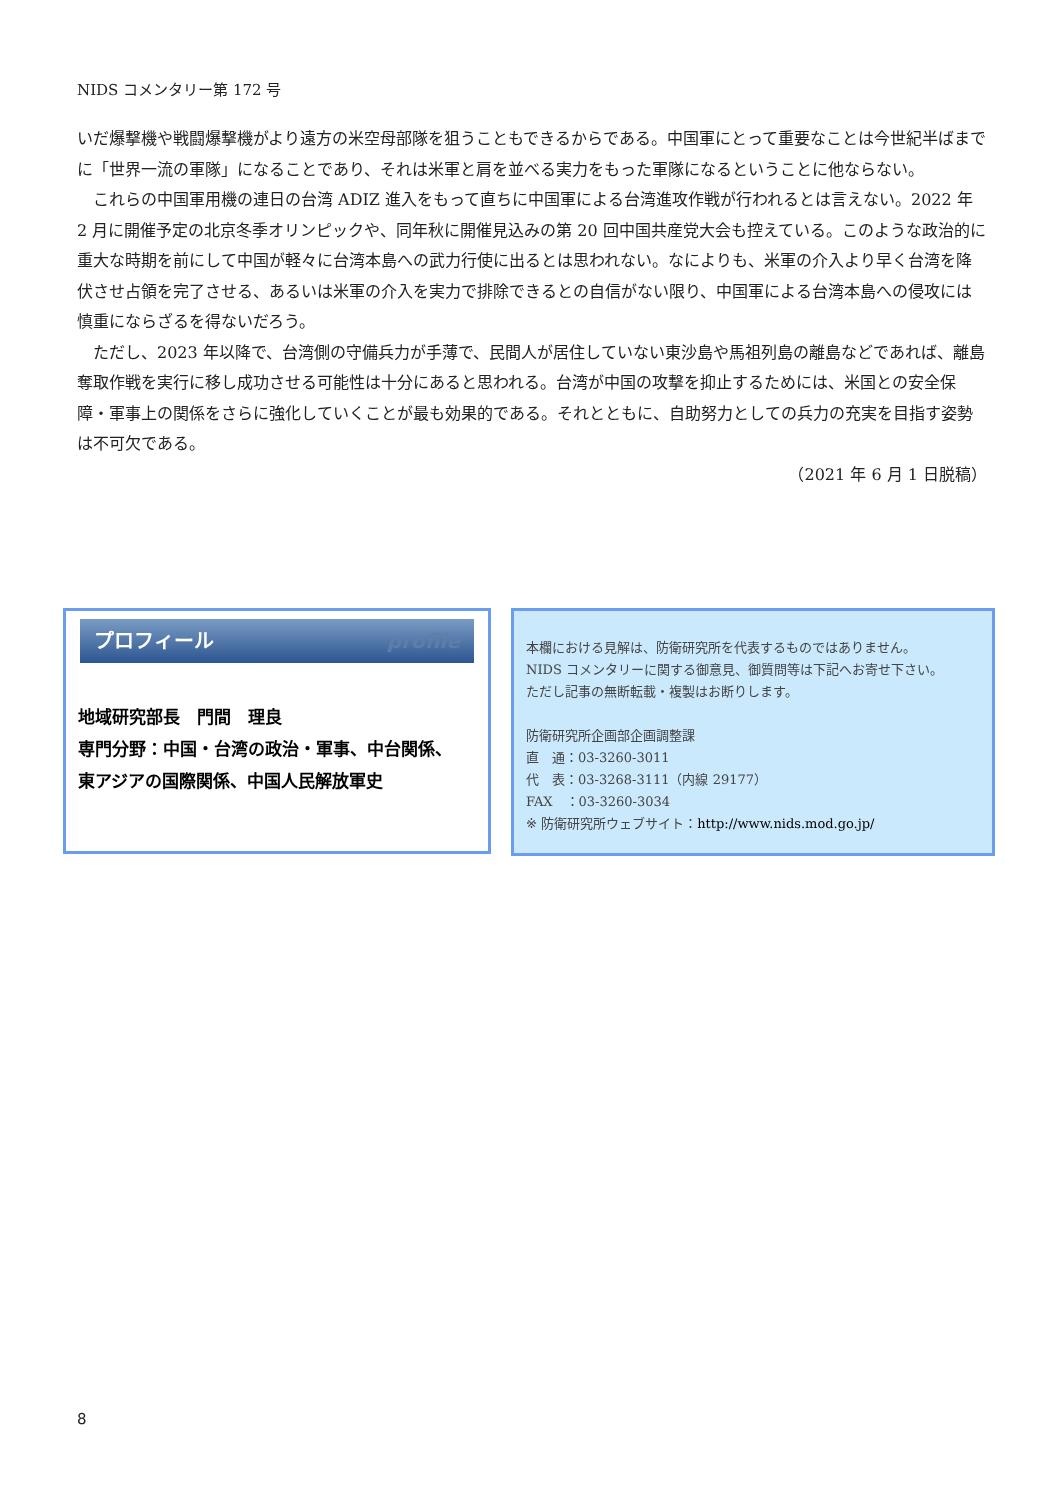NIDS コメンタリー第 172 号
いだ爆撃機や戦闘爆撃機がより遠方の米空母部隊を狙うこともできるからである。中国軍にとって重要なことは今世紀半ばまでに「世界一流の軍隊」になることであり、それは米軍と肩を並べる実力をもった軍隊になるということに他ならない。
　これらの中国軍用機の連日の台湾 ADIZ 進入をもって直ちに中国軍による台湾進攻作戦が行われるとは言えない。2022 年 2 月に開催予定の北京冬季オリンピックや、同年秋に開催見込みの第 20 回中国共産党大会も控えている。このような政治的に重大な時期を前にして中国が軽々に台湾本島への武力行使に出るとは思われない。なによりも、米軍の介入より早く台湾を降伏させ占領を完了させる、あるいは米軍の介入を実力で排除できるとの自信がない限り、中国軍による台湾本島への侵攻には慎重にならざるを得ないだろう。
　ただし、2023 年以降で、台湾側の守備兵力が手薄で、民間人が居住していない東沙島や馬祖列島の離島などであれば、離島奪取作戦を実行に移し成功させる可能性は十分にあると思われる。台湾が中国の攻撃を抑止するためには、米国との安全保障・軍事上の関係をさらに強化していくことが最も効果的である。それとともに、自助努力としての兵力の充実を目指す姿勢は不可欠である。
（2021 年 6 月 1 日脱稿）
プロフィール profile
地域研究部長　門間　理良
専門分野：中国・台湾の政治・軍事、中台関係、
東アジアの国際関係、中国人民解放軍史
本欄における見解は、防衛研究所を代表するものではありません。
NIDS コメンタリーに関する御意見、御質問等は下記へお寄せ下さい。
ただし記事の無断転載・複製はお断りします。
防衛研究所企画部企画調整課
直　通：03-3260-3011
代　表：03-3268-3111（内線 29177）
FAX　：03-3260-3034
※ 防衛研究所ウェブサイト：http://www.nids.mod.go.jp/
8